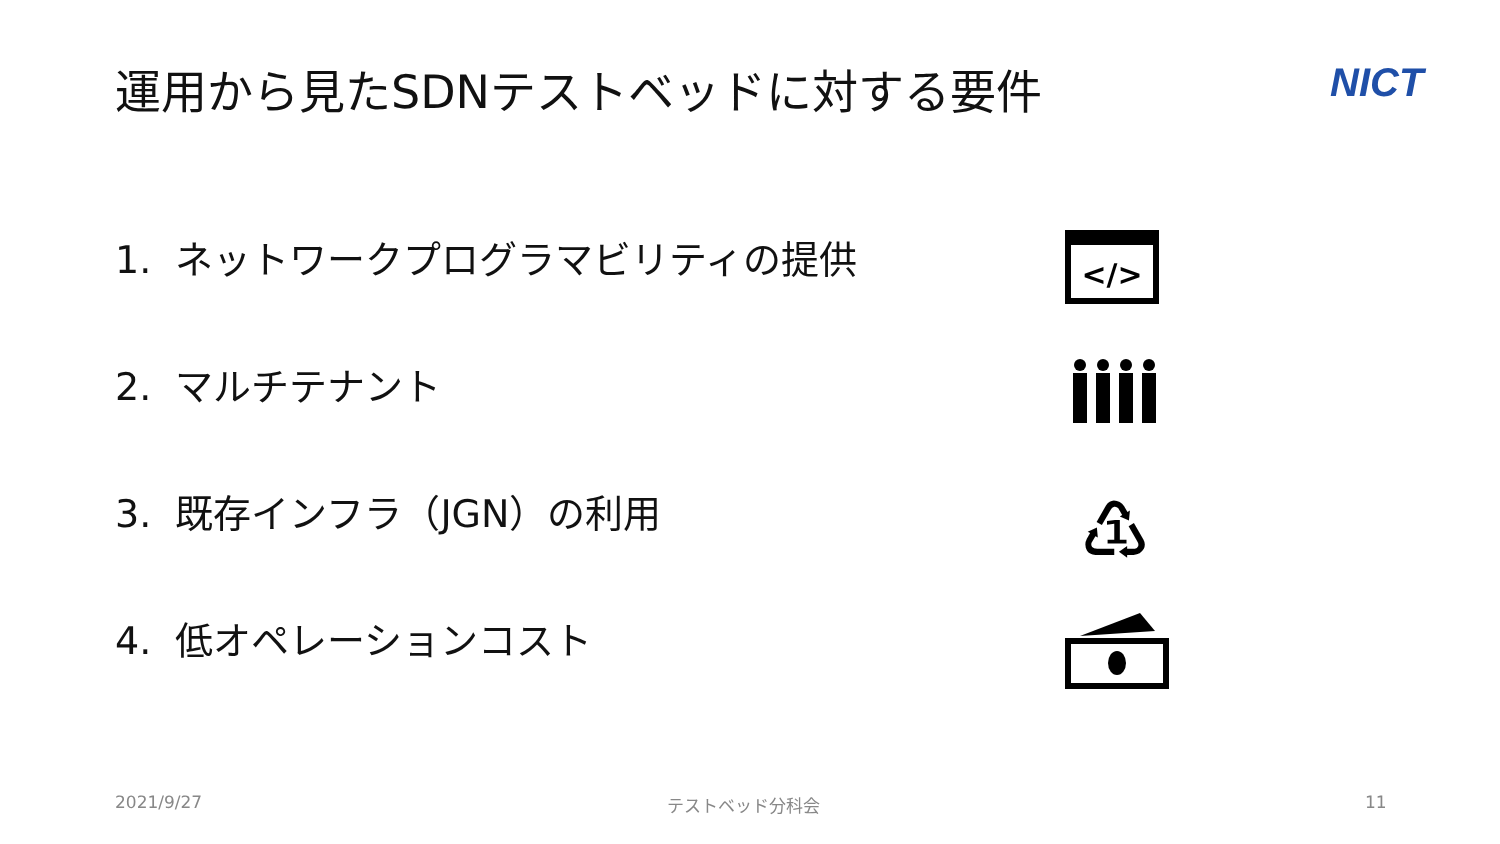運用から見たSDNテストベッドに対する要件
NICT
1. ネットワークプログラマビリティの提供
2. マルチテナント
3. 既存インフラ（JGN）の利用
4. 低オペレーションコスト
</>
♳
2021/9/27 テストベッド分科会 11